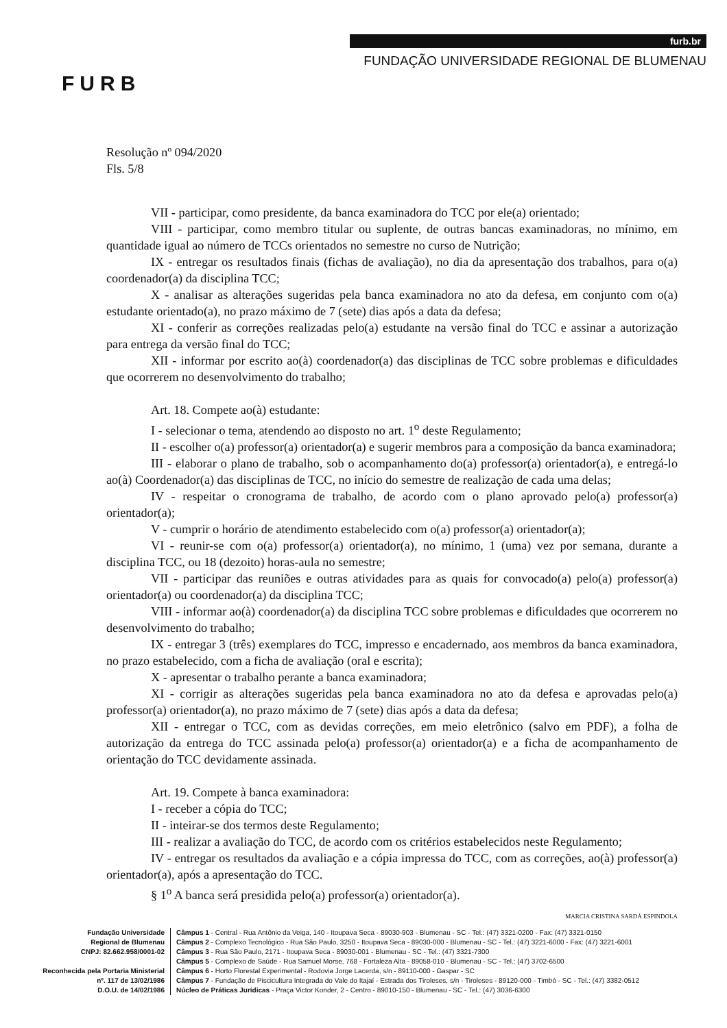FURB
furb.br
FUNDAÇÃO UNIVERSIDADE REGIONAL DE BLUMENAU
Resolução nº 094/2020
Fls. 5/8
VII - participar, como presidente, da banca examinadora do TCC por ele(a) orientado;
VIII - participar, como membro titular ou suplente, de outras bancas examinadoras, no mínimo, em quantidade igual ao número de TCCs orientados no semestre no curso de Nutrição;
IX - entregar os resultados finais (fichas de avaliação), no dia da apresentação dos trabalhos, para o(a) coordenador(a) da disciplina TCC;
X - analisar as alterações sugeridas pela banca examinadora no ato da defesa, em conjunto com o(a) estudante orientado(a), no prazo máximo de 7 (sete) dias após a data da defesa;
XI - conferir as correções realizadas pelo(a) estudante na versão final do TCC e assinar a autorização para entrega da versão final do TCC;
XII - informar por escrito ao(à) coordenador(a) das disciplinas de TCC sobre problemas e dificuldades que ocorrerem no desenvolvimento do trabalho;
Art. 18. Compete ao(à) estudante:
I - selecionar o tema, atendendo ao disposto no art. 1<sup>o</sup> deste Regulamento;
II - escolher o(a) professor(a) orientador(a) e sugerir membros para a composição da banca examinadora;
III - elaborar o plano de trabalho, sob o acompanhamento do(a) professor(a) orientador(a), e entregá-lo ao(à) Coordenador(a) das disciplinas de TCC, no início do semestre de realização de cada uma delas;
IV - respeitar o cronograma de trabalho, de acordo com o plano aprovado pelo(a) professor(a) orientador(a);
V - cumprir o horário de atendimento estabelecido com o(a) professor(a) orientador(a);
VI - reunir-se com o(a) professor(a) orientador(a), no mínimo, 1 (uma) vez por semana, durante a disciplina TCC, ou 18 (dezoito) horas-aula no semestre;
VII - participar das reuniões e outras atividades para as quais for convocado(a) pelo(a) professor(a) orientador(a) ou coordenador(a) da disciplina TCC;
VIII - informar ao(à) coordenador(a) da disciplina TCC sobre problemas e dificuldades que ocorrerem no desenvolvimento do trabalho;
IX - entregar 3 (três) exemplares do TCC, impresso e encadernado, aos membros da banca examinadora, no prazo estabelecido, com a ficha de avaliação (oral e escrita);
X - apresentar o trabalho perante a banca examinadora;
XI - corrigir as alterações sugeridas pela banca examinadora no ato da defesa e aprovadas pelo(a) professor(a) orientador(a), no prazo máximo de 7 (sete) dias após a data da defesa;
XII - entregar o TCC, com as devidas correções, em meio eletrônico (salvo em PDF), a folha de autorização da entrega do TCC assinada pelo(a) professor(a) orientador(a) e a ficha de acompanhamento de orientação do TCC devidamente assinada.
Art. 19. Compete à banca examinadora:
I - receber a cópia do TCC;
II - inteirar-se dos termos deste Regulamento;
III - realizar a avaliação do TCC, de acordo com os critérios estabelecidos neste Regulamento;
IV - entregar os resultados da avaliação e a cópia impressa do TCC, com as correções, ao(à) professor(a) orientador(a), após a apresentação do TCC.
§ 1<sup>o</sup> A banca será presidida pelo(a) professor(a) orientador(a).
MARCIA CRISTINA SARDÁ ESPINDOLA
Fundação Universidade
Regional de Blumenau
CNPJ: 82.662.958/0001-02
Reconhecida pela Portaria Ministerial
nº. 117 de 13/02/1986
D.O.U. de 14/02/1986
Câmpus 1 - Central - Rua Antônio da Veiga, 140 - Itoupava Seca - 89030-903 - Blumenau - SC - Tel.: (47) 3321-0200 - Fax: (47) 3321-0150
Câmpus 2 - Complexo Tecnológico - Rua São Paulo, 3250 - Itoupava Seca - 89030-000 - Blumenau - SC - Tel.: (47) 3221-6000 - Fax: (47) 3221-6001
Câmpus 3 - Rua São Paulo, 2171 - Itoupava Seca - 89030-001 - Blumenau - SC - Tel.: (47) 3321-7300
Câmpus 5 - Complexo de Saúde - Rua Samuel Morse, 768 - Fortaleza Alta - 89058-010 - Blumenau - SC - Tel.: (47) 3702-6500
Câmpus 6 - Horto Florestal Experimental - Rodovia Jorge Lacerda, s/n - 89110-000 - Gaspar - SC
Câmpus 7 - Fundação de Piscicultura Integrada do Vale do Itajaí - Estrada dos Tiroleses, s/n - Tiroleses - 89120-000 - Timbó - SC - Tel.: (47) 3382-0512
Núcleo de Práticas Jurídicas - Praça Victor Konder, 2 - Centro - 89010-150 - Blumenau - SC - Tel.: (47) 3036-6300